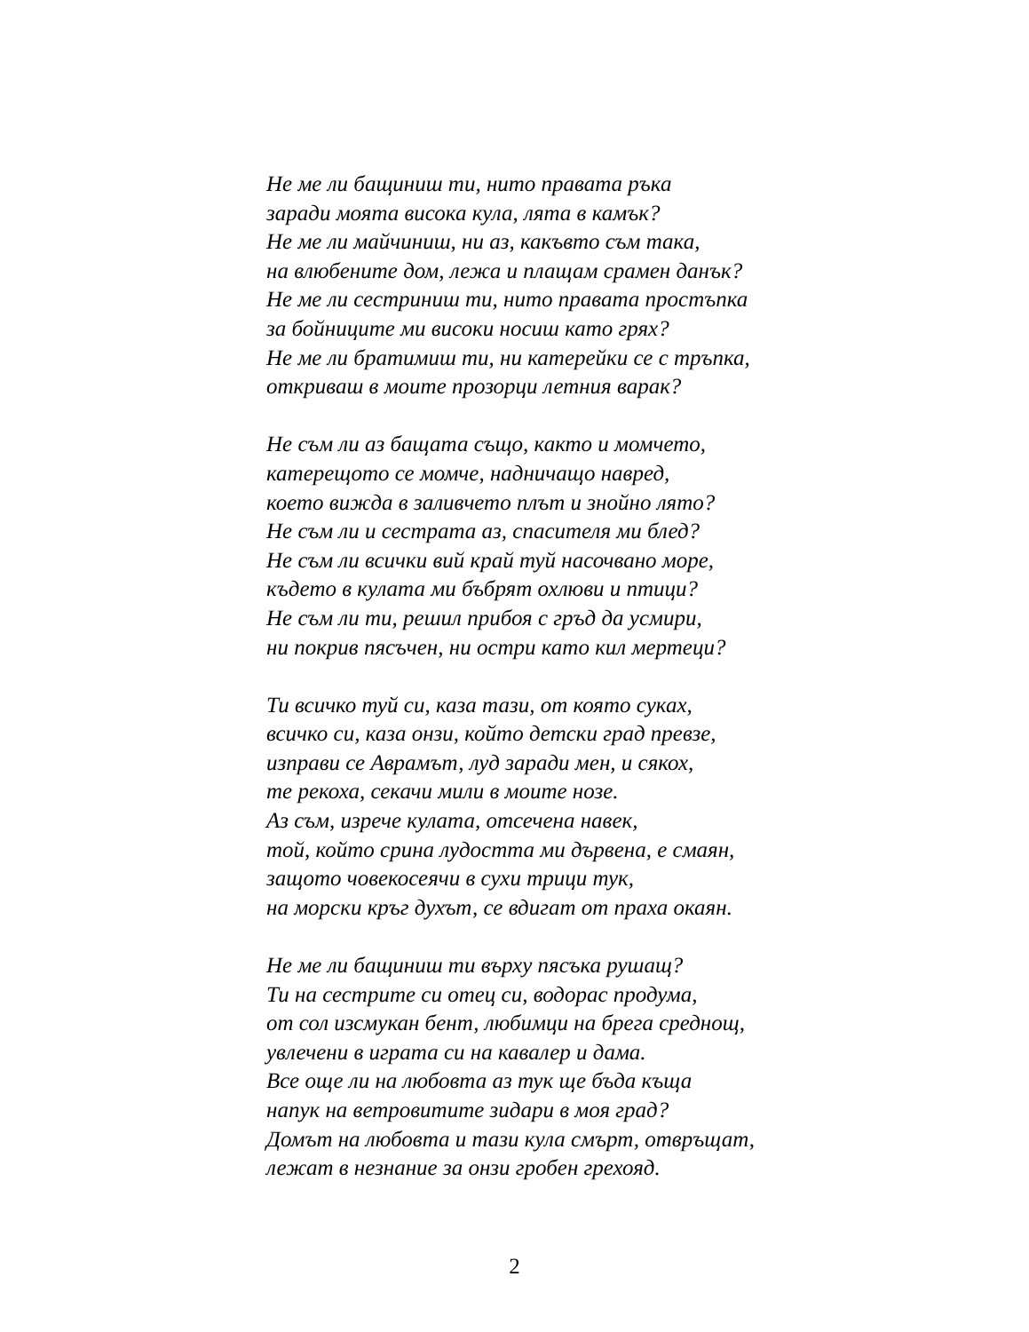Не ме ли бащиниш ти, нито правата ръка
заради моята висока кула, лята в камък?
Не ме ли майчиниш, ни аз, какъвто съм така,
на влюбените дом, лежа и плащам срамен данък?
Не ме ли сестриниш ти, нито правата простъпка
за бойниците ми високи носиш като грях?
Не ме ли братимиш ти, ни катерейки се с тръпка,
откриваш в моите прозорци летния варак?
Не съм ли аз бащата също, както и момчето,
катерещото се момче, надничащо навред,
което вижда в заливчето плът и знойно лято?
Не съм ли и сестрата аз, спасителя ми блед?
Не съм ли всички вий край туй насочвано море,
където в кулата ми бъбрят охлюви и птици?
Не съм ли ти, решил прибоя с гръд да усмири,
ни покрив пясъчен, ни остри като кил мертеци?
Ти всичко туй си, каза тази, от която суках,
всичко си, каза онзи, който детски град превзе,
изправи се Аврамът, луд заради мен, и сякох,
те рекоха, секачи мили в моите нозе.
Аз съм, изрече кулата, отсечена навек,
той, който срина лудостта ми дървена, е смаян,
защото човекосеячи в сухи трици тук,
на морски кръг духът, се вдигат от праха окаян.
Не ме ли бащиниш ти върху пясъка рушащ?
Ти на сестрите си отец си, водорас продума,
от сол изсмукан бент, любимци на брега среднощ,
увлечени в играта си на кавалер и дама.
Все още ли на любовта аз тук ще бъда къща
напук на ветровитите зидари в моя град?
Домът на любовта и тази кула смърт, отвръщат,
лежат в незнание за онзи гробен грехояд.
2